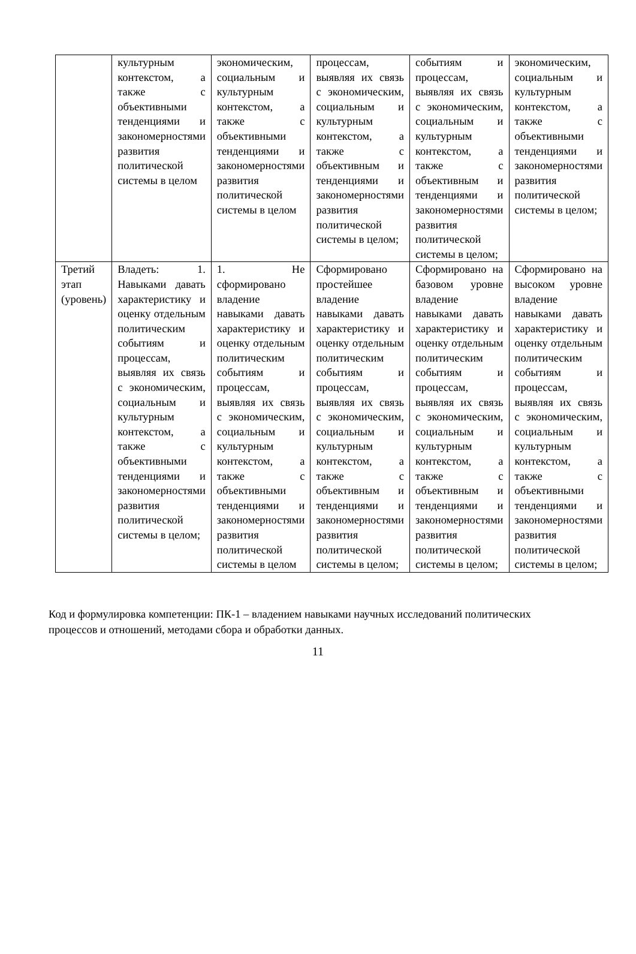| | культурным контекстом, а также с объективными тенденциями и закономерностями развития политической системы в целом | экономическим, социальным и культурным контекстом, а также с объективными тенденциями и закономерностями развития политической системы в целом | процессам, выявляя их связь с экономическим, социальным и культурным контекстом, а также с объективным и тенденциями и закономерностями развития политической системы в целом; | событиям и процессам, выявляя их связь с экономическим, социальным и культурным контекстом, а также с объективным и тенденциями и закономерностями развития политической системы в целом; | экономическим, социальным и культурным контекстом, а также с объективными тенденциями и закономерностями развития политической системы в целом; |
| Третий этап (уровень) | Владеть: 1. Навыками давать характеристику и оценку отдельным политическим событиям и процессам, выявляя их связь с экономическим, социальным и культурным контекстом, а также с объективными тенденциями и закономерностями развития политической системы в целом; | 1. Не сформировано владение навыками давать характеристику и оценку отдельным политическим событиям и процессам, выявляя их связь с экономическим, социальным и культурным контекстом, а также с объективными тенденциями и закономерностями развития политической системы в целом | Сформировано простейшее владение навыками давать характеристику и оценку отдельным политическим событиям и процессам, выявляя их связь с экономическим, социальным и культурным контекстом, а также с объективным и тенденциями и закономерностями развития политической системы в целом; | Сформировано на базовом уровне владение навыками давать характеристику и оценку отдельным политическим событиям и процессам, выявляя их связь с экономическим, социальным и культурным контекстом, а также с объективным и тенденциями и закономерностями развития политической системы в целом; | Сформировано на высоком уровне владение навыками давать характеристику и оценку отдельным политическим событиям и процессам, выявляя их связь с экономическим, социальным и культурным контекстом, а также с объективными тенденциями и закономерностями развития политической системы в целом; |
Код и формулировка компетенции: ПК-1 – владением навыками научных исследований политических процессов и отношений, методами сбора и обработки данных.
11